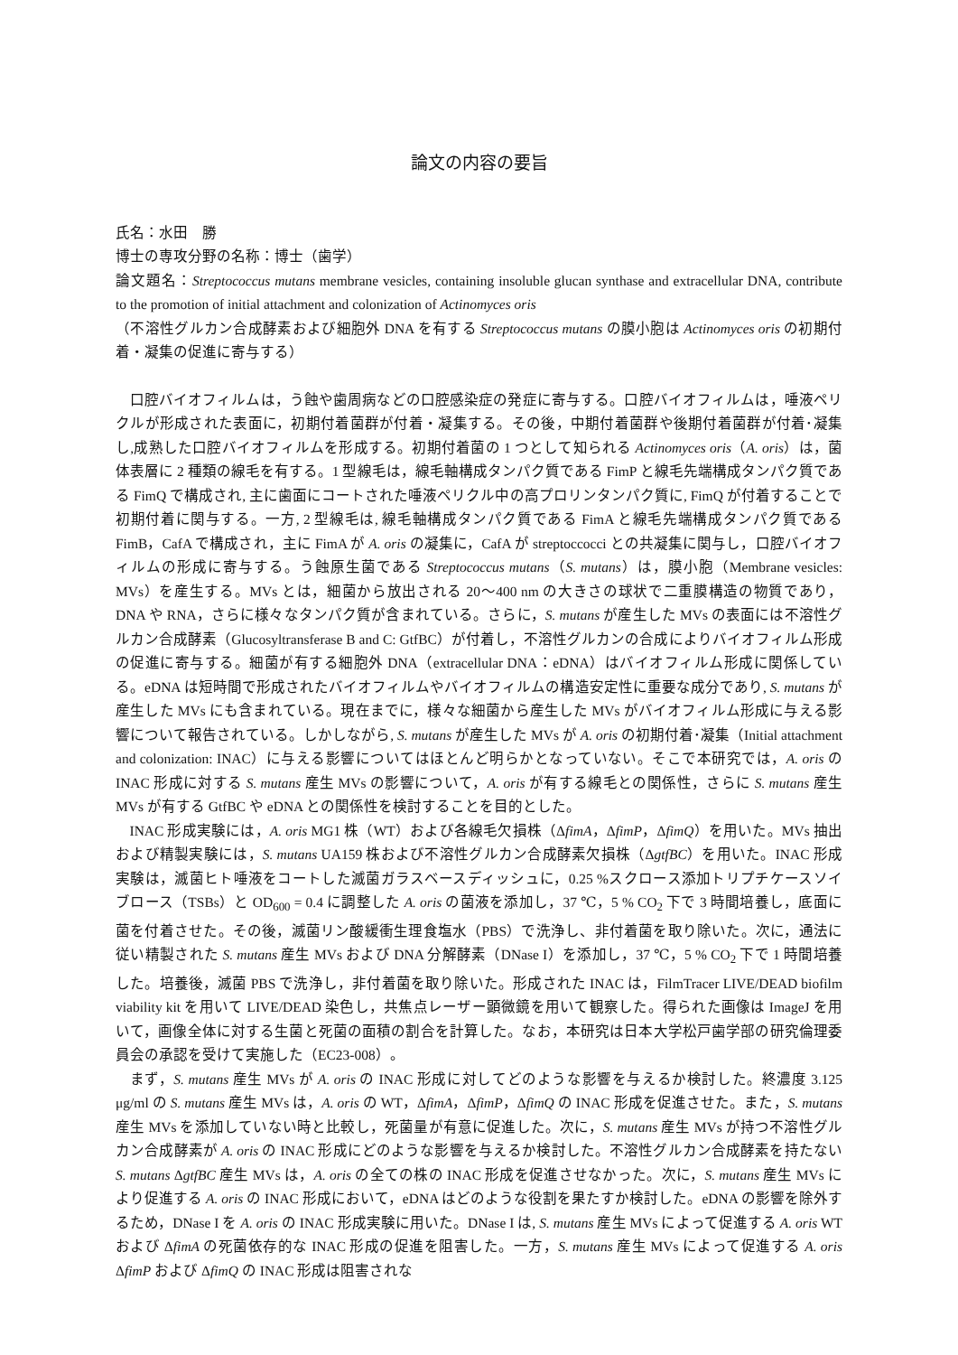論文の内容の要旨
氏名：水田　勝
博士の専攻分野の名称：博士（歯学）
論文題名：Streptococcus mutans membrane vesicles, containing insoluble glucan synthase and extracellular DNA, contribute to the promotion of initial attachment and colonization of Actinomyces oris
（不溶性グルカン合成酵素および細胞外 DNA を有する Streptococcus mutans の膜小胞は Actinomyces oris の初期付着・凝集の促進に寄与する）
口腔バイオフィルムは，う蝕や歯周病などの口腔感染症の発症に寄与する。口腔バイオフィルムは，唾液ペリクルが形成された表面に，初期付着菌群が付着・凝集する。その後，中期付着菌群や後期付着菌群が付着･凝集し,成熟した口腔バイオフィルムを形成する。初期付着菌の 1 つとして知られる Actinomyces oris（A. oris）は，菌体表層に 2 種類の線毛を有する。1 型線毛は，線毛軸構成タンパク質である FimP と線毛先端構成タンパク質である FimQ で構成され, 主に歯面にコートされた唾液ペリクル中の高プロリンタンパク質に, FimQ が付着することで初期付着に関与する。一方, 2 型線毛は, 線毛軸構成タンパク質である FimA と線毛先端構成タンパク質である FimB，CafA で構成され，主に FimA が A. oris の凝集に，CafA が streptoccocci との共凝集に関与し，口腔バイオフィルムの形成に寄与する。う蝕原生菌である Streptococcus mutans（S. mutans）は，膜小胞（Membrane vesicles: MVs）を産生する。MVs とは，細菌から放出される 20〜400 nm の大きさの球状で二重膜構造の物質であり，DNA や RNA，さらに様々なタンパク質が含まれている。さらに，S. mutans が産生した MVs の表面には不溶性グルカン合成酵素（Glucosyltransferase B and C: GtfBC）が付着し，不溶性グルカンの合成によりバイオフィルム形成の促進に寄与する。細菌が有する細胞外 DNA（extracellular DNA：eDNA）はバイオフィルム形成に関係している。eDNA は短時間で形成されたバイオフィルムやバイオフィルムの構造安定性に重要な成分であり, S. mutans が産生した MVs にも含まれている。現在までに，様々な細菌から産生した MVs がバイオフィルム形成に与える影響について報告されている。しかしながら, S. mutans が産生した MVs が A. oris の初期付着･凝集（Initial attachment and colonization: INAC）に与える影響についてはほとんど明らかとなっていない。そこで本研究では，A. oris の INAC 形成に対する S. mutans 産生 MVs の影響について，A. oris が有する線毛との関係性，さらに S. mutans 産生 MVs が有する GtfBC や eDNA との関係性を検討することを目的とした。
INAC 形成実験には，A. oris MG1 株（WT）および各線毛欠損株（ΔfimA，ΔfimP，ΔfimQ）を用いた。MVs 抽出および精製実験には，S. mutans UA159 株および不溶性グルカン合成酵素欠損株（ΔgtfBC）を用いた。INAC 形成実験は，滅菌ヒト唾液をコートした滅菌ガラスベースディッシュに，0.25 %スクロース添加トリプチケースソイブロース（TSBs）と OD<sub>600</sub> = 0.4 に調整した A. oris の菌液を添加し，37 ℃，5 % CO<sub>2</sub> 下で 3 時間培養し，底面に菌を付着させた。その後，滅菌リン酸緩衝生理食塩水（PBS）で洗浄し、非付着菌を取り除いた。次に，通法に従い精製された S. mutans 産生 MVs および DNA 分解酵素（DNase I）を添加し，37 ℃，5 % CO<sub>2</sub> 下で 1 時間培養した。培養後，滅菌 PBS で洗浄し，非付着菌を取り除いた。形成された INAC は，FilmTracer LIVE/DEAD biofilm viability kit を用いて LIVE/DEAD 染色し，共焦点レーザー顕微鏡を用いて観察した。得られた画像は ImageJ を用いて，画像全体に対する生菌と死菌の面積の割合を計算した。なお，本研究は日本大学松戸歯学部の研究倫理委員会の承認を受けて実施した（EC23-008）。
まず，S. mutans 産生 MVs が A. oris の INAC 形成に対してどのような影響を与えるか検討した。終濃度 3.125 μg/ml の S. mutans 産生 MVs は，A. oris の WT，ΔfimA，ΔfimP，ΔfimQ の INAC 形成を促進させた。また，S. mutans 産生 MVs を添加していない時と比較し，死菌量が有意に促進した。次に，S. mutans 産生 MVs が持つ不溶性グルカン合成酵素が A. oris の INAC 形成にどのような影響を与えるか検討した。不溶性グルカン合成酵素を持たない S. mutans ΔgtfBC 産生 MVs は，A. oris の全ての株の INAC 形成を促進させなかった。次に，S. mutans 産生 MVs により促進する A. oris の INAC 形成において，eDNA はどのような役割を果たすか検討した。eDNA の影響を除外するため，DNase I を A. oris の INAC 形成実験に用いた。DNase I は, S. mutans 産生 MVs によって促進する A. oris WT および ΔfimA の死菌依存的な INAC 形成の促進を阻害した。一方，S. mutans 産生 MVs によって促進する A. oris ΔfimP および ΔfimQ の INAC 形成は阻害されな